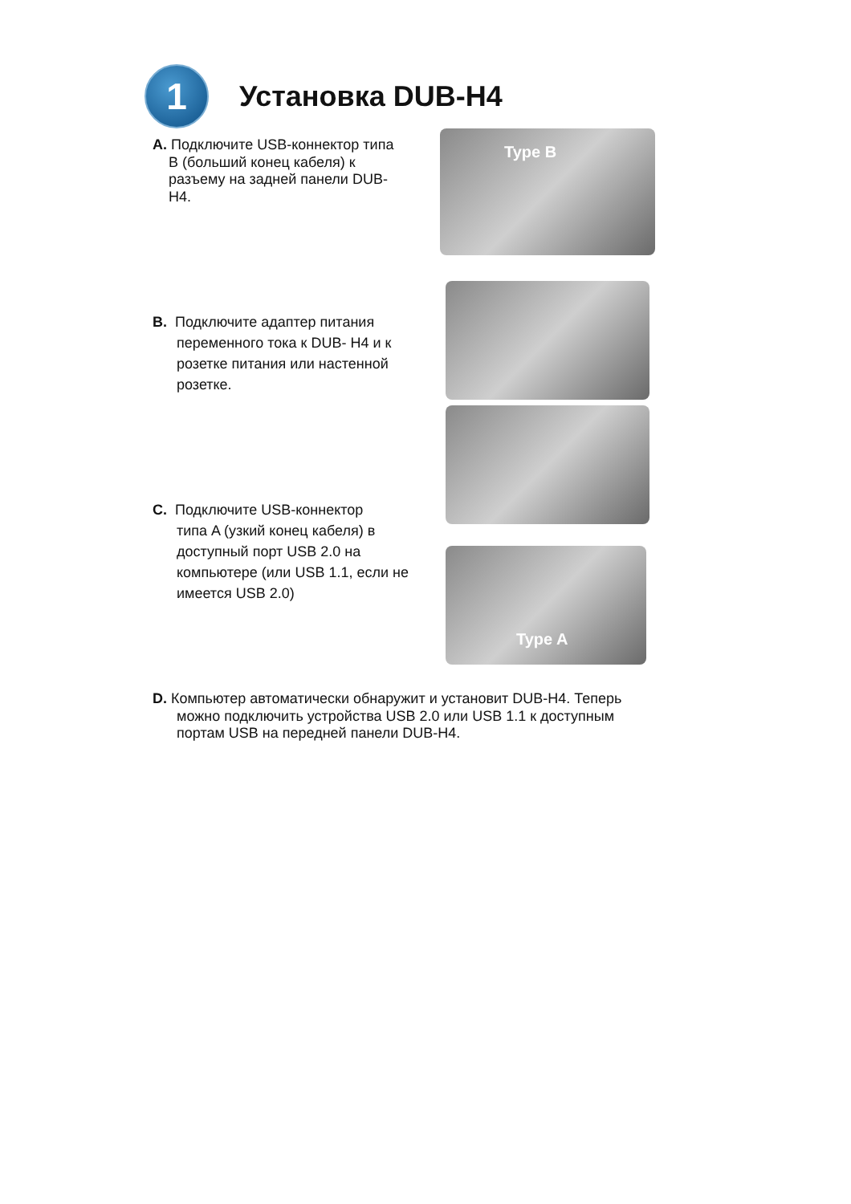1
Установка DUB-H4
A. Подключите USB-коннектор типа
B (больший конец кабеля) к
разъему на задней панели DUB-
H4.
Type B
B. Подключите адаптер питания
переменного тока к DUB- H4 и к
розетке питания или настенной
розетке.
C. Подключите USB-коннектор
типа A (узкий конец кабеля) в
доступный порт USB 2.0 на
компьютере (или USB 1.1, если не
имеется USB 2.0)
Type A
D. Компьютер автоматически обнаружит и установит DUB-H4. Теперь
можно подключить устройства USB 2.0 или USB 1.1 к доступным
портам USB на передней панели DUB-H4.